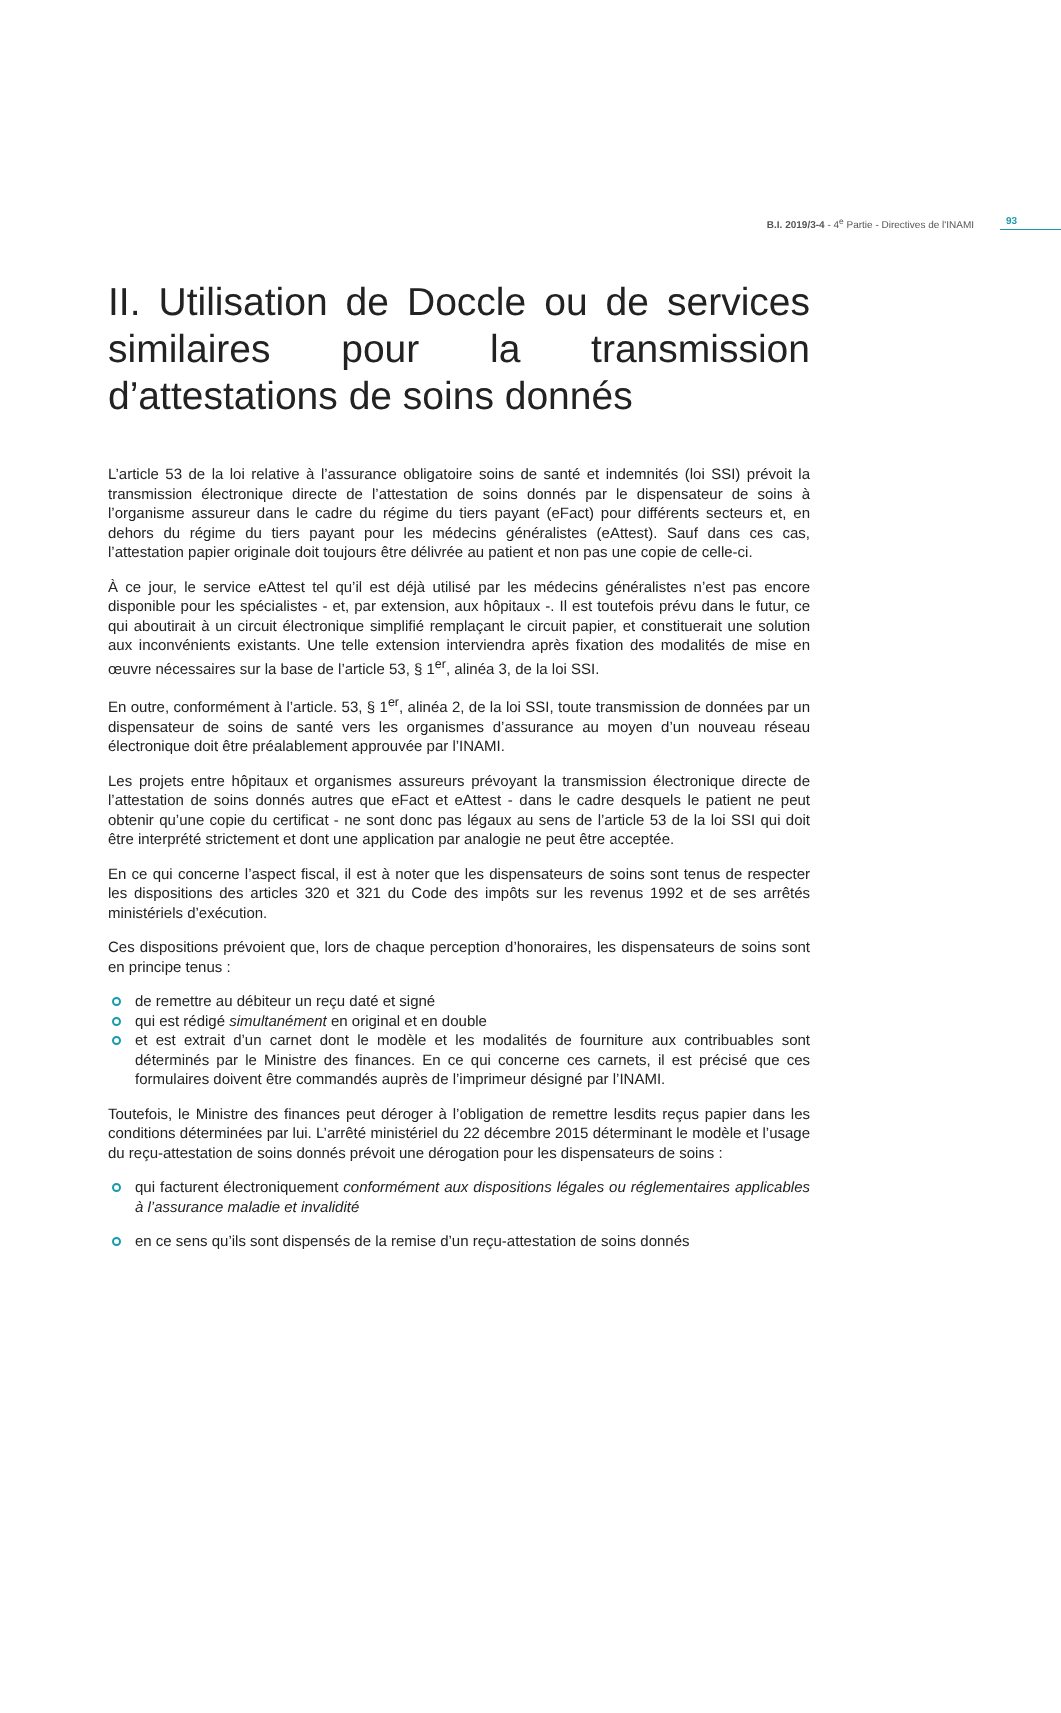B.I. 2019/3-4 - 4<sup>e</sup> Partie - Directives de l'INAMI 93
II. Utilisation de Doccle ou de services similaires pour la transmission d’attestations de soins donnés
L’article 53 de la loi relative à l’assurance obligatoire soins de santé et indemnités (loi SSI) prévoit la transmission électronique directe de l’attestation de soins donnés par le dispensateur de soins à l’organisme assureur dans le cadre du régime du tiers payant (eFact) pour différents secteurs et, en dehors du régime du tiers payant pour les médecins généralistes (eAttest). Sauf dans ces cas, l’attestation papier originale doit toujours être délivrée au patient et non pas une copie de celle-ci.
À ce jour, le service eAttest tel qu’il est déjà utilisé par les médecins généralistes n’est pas encore disponible pour les spécialistes - et, par extension, aux hôpitaux -. Il est toutefois prévu dans le futur, ce qui aboutirait à un circuit électronique simplifié remplaçant le circuit papier, et constituerait une solution aux inconvénients existants. Une telle extension interviendra après fixation des modalités de mise en œuvre nécessaires sur la base de l’article 53, § 1<sup>er</sup>, alinéa 3, de la loi SSI.
En outre, conformément à l’article. 53, § 1<sup>er</sup>, alinéa 2, de la loi SSI, toute transmission de données par un dispensateur de soins de santé vers les organismes d’assurance au moyen d’un nouveau réseau électronique doit être préalablement approuvée par l’INAMI.
Les projets entre hôpitaux et organismes assureurs prévoyant la transmission électronique directe de l’attestation de soins donnés autres que eFact et eAttest - dans le cadre desquels le patient ne peut obtenir qu’une copie du certificat - ne sont donc pas légaux au sens de l’article 53 de la loi SSI qui doit être interprété strictement et dont une application par analogie ne peut être acceptée.
En ce qui concerne l’aspect fiscal, il est à noter que les dispensateurs de soins sont tenus de respecter les dispositions des articles 320 et 321 du Code des impôts sur les revenus 1992 et de ses arrêtés ministériels d’exécution.
Ces dispositions prévoient que, lors de chaque perception d’honoraires, les dispensateurs de soins sont en principe tenus :
de remettre au débiteur un reçu daté et signé
qui est rédigé simultanément en original et en double
et est extrait d’un carnet dont le modèle et les modalités de fourniture aux contribuables sont déterminés par le Ministre des finances. En ce qui concerne ces carnets, il est précisé que ces formulaires doivent être commandés auprès de l’imprimeur désigné par l’INAMI.
Toutefois, le Ministre des finances peut déroger à l’obligation de remettre lesdits reçus papier dans les conditions déterminées par lui. L’arrêté ministériel du 22 décembre 2015 déterminant le modèle et l’usage du reçu-attestation de soins donnés prévoit une dérogation pour les dispensateurs de soins :
qui facturent électroniquement conformément aux dispositions légales ou réglementaires applicables à l’assurance maladie et invalidité
en ce sens qu’ils sont dispensés de la remise d’un reçu-attestation de soins donnés